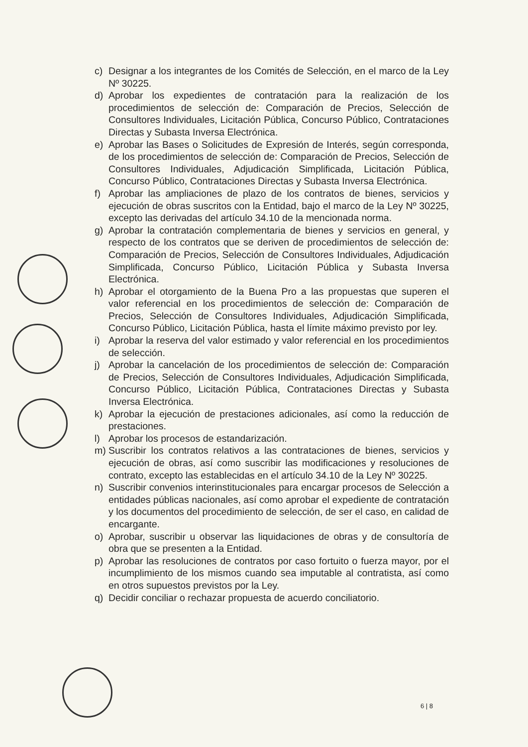c) Designar a los integrantes de los Comités de Selección, en el marco de la Ley Nº 30225.
d) Aprobar los expedientes de contratación para la realización de los procedimientos de selección de: Comparación de Precios, Selección de Consultores Individuales, Licitación Pública, Concurso Público, Contrataciones Directas y Subasta Inversa Electrónica.
e) Aprobar las Bases o Solicitudes de Expresión de Interés, según corresponda, de los procedimientos de selección de: Comparación de Precios, Selección de Consultores Individuales, Adjudicación Simplificada, Licitación Pública, Concurso Público, Contrataciones Directas y Subasta Inversa Electrónica.
f) Aprobar las ampliaciones de plazo de los contratos de bienes, servicios y ejecución de obras suscritos con la Entidad, bajo el marco de la Ley Nº 30225, excepto las derivadas del artículo 34.10 de la mencionada norma.
g) Aprobar la contratación complementaria de bienes y servicios en general, y respecto de los contratos que se deriven de procedimientos de selección de: Comparación de Precios, Selección de Consultores Individuales, Adjudicación Simplificada, Concurso Público, Licitación Pública y Subasta Inversa Electrónica.
h) Aprobar el otorgamiento de la Buena Pro a las propuestas que superen el valor referencial en los procedimientos de selección de: Comparación de Precios, Selección de Consultores Individuales, Adjudicación Simplificada, Concurso Público, Licitación Pública, hasta el límite máximo previsto por ley.
i) Aprobar la reserva del valor estimado y valor referencial en los procedimientos de selección.
j) Aprobar la cancelación de los procedimientos de selección de: Comparación de Precios, Selección de Consultores Individuales, Adjudicación Simplificada, Concurso Público, Licitación Pública, Contrataciones Directas y Subasta Inversa Electrónica.
k) Aprobar la ejecución de prestaciones adicionales, así como la reducción de prestaciones.
l) Aprobar los procesos de estandarización.
m) Suscribir los contratos relativos a las contrataciones de bienes, servicios y ejecución de obras, así como suscribir las modificaciones y resoluciones de contrato, excepto las establecidas en el artículo 34.10 de la Ley Nº 30225.
n) Suscribir convenios interinstitucionales para encargar procesos de Selección a entidades públicas nacionales, así como aprobar el expediente de contratación y los documentos del procedimiento de selección, de ser el caso, en calidad de encargante.
o) Aprobar, suscribir u observar las liquidaciones de obras y de consultoría de obra que se presenten a la Entidad.
p) Aprobar las resoluciones de contratos por caso fortuito o fuerza mayor, por el incumplimiento de los mismos cuando sea imputable al contratista, así como en otros supuestos previstos por la Ley.
q) Decidir conciliar o rechazar propuesta de acuerdo conciliatorio.
6 | 8